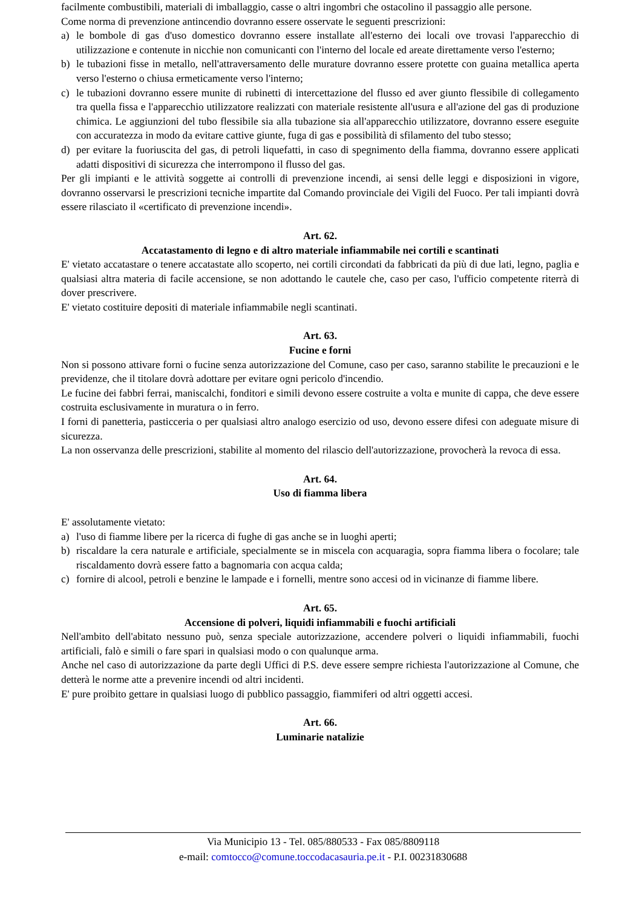facilmente combustibili, materiali di imballaggio, casse o altri ingombri che ostacolino il passaggio alle persone.
Come norma di prevenzione antincendio dovranno essere osservate le seguenti prescrizioni:
a) le bombole di gas d'uso domestico dovranno essere installate all'esterno dei locali ove trovasi l'apparecchio di utilizzazione e contenute in nicchie non comunicanti con l'interno del locale ed areate direttamente verso l'esterno;
b) le tubazioni fisse in metallo, nell'attraversamento delle murature dovranno essere protette con guaina metallica aperta verso l'esterno o chiusa ermeticamente verso l'interno;
c) le tubazioni dovranno essere munite di rubinetti di intercettazione del flusso ed aver giunto flessibile di collegamento tra quella fissa e l'apparecchio utilizzatore realizzati con materiale resistente all'usura e all'azione del gas di produzione chimica. Le aggiunzioni del tubo flessibile sia alla tubazione sia all'apparecchio utilizzatore, dovranno essere eseguite con accuratezza in modo da evitare cattive giunte, fuga di gas e possibilità di sfilamento del tubo stesso;
d) per evitare la fuoriuscita del gas, di petroli liquefatti, in caso di spegnimento della fiamma, dovranno essere applicati adatti dispositivi di sicurezza che interrompono il flusso del gas.
Per gli impianti e le attività soggette ai controlli di prevenzione incendi, ai sensi delle leggi e disposizioni in vigore, dovranno osservarsi le prescrizioni tecniche impartite dal Comando provinciale dei Vigili del Fuoco. Per tali impianti dovrà essere rilasciato il «certificato di prevenzione incendi».
Art. 62.
Accatastamento di legno e di altro materiale infiammabile nei cortili e scantinati
E' vietato accatastare o tenere accatastate allo scoperto, nei cortili circondati da fabbricati da più di due lati, legno, paglia e qualsiasi altra materia di facile accensione, se non adottando le cautele che, caso per caso, l'ufficio competente riterrà di dover prescrivere.
E' vietato costituire depositi di materiale infiammabile negli scantinati.
Art. 63.
Fucine e forni
Non si possono attivare forni o fucine senza autorizzazione del Comune, caso per caso, saranno stabilite le precauzioni e le previdenze, che il titolare dovrà adottare per evitare ogni pericolo d'incendio.
Le fucine dei fabbri ferrai, maniscalchi, fonditori e simili devono essere costruite a volta e munite di cappa, che deve essere costruita esclusivamente in muratura o in ferro.
I forni di panetteria, pasticceria o per qualsiasi altro analogo esercizio od uso, devono essere difesi con adeguate misure di sicurezza.
La non osservanza delle prescrizioni, stabilite al momento del rilascio dell'autorizzazione, provocherà la revoca di essa.
Art. 64.
Uso di fiamma libera
E' assolutamente vietato:
a) l'uso di fiamme libere per la ricerca di fughe di gas anche se in luoghi aperti;
b) riscaldare la cera naturale e artificiale, specialmente se in miscela con acquaragia, sopra fiamma libera o focolare; tale riscaldamento dovrà essere fatto a bagnomaria con acqua calda;
c) fornire di alcool, petroli e benzine le lampade e i fornelli, mentre sono accesi od in vicinanze di fiamme libere.
Art. 65.
Accensione di polveri, liquidi infiammabili e fuochi artificiali
Nell'ambito dell'abitato nessuno può, senza speciale autorizzazione, accendere polveri o liquidi infiammabili, fuochi artificiali, falò e simili o fare spari in qualsiasi modo o con qualunque arma.
Anche nel caso di autorizzazione da parte degli Uffici di P.S. deve essere sempre richiesta l'autorizzazione al Comune, che detterà le norme atte a prevenire incendi od altri incidenti.
E' pure proibito gettare in qualsiasi luogo di pubblico passaggio, fiammiferi od altri oggetti accesi.
Art. 66.
Luminarie natalizie
Via Municipio 13 - Tel. 085/880533 - Fax 085/8809118
e-mail: comtocco@comune.toccodacasauria.pe.it - P.I. 00231830688